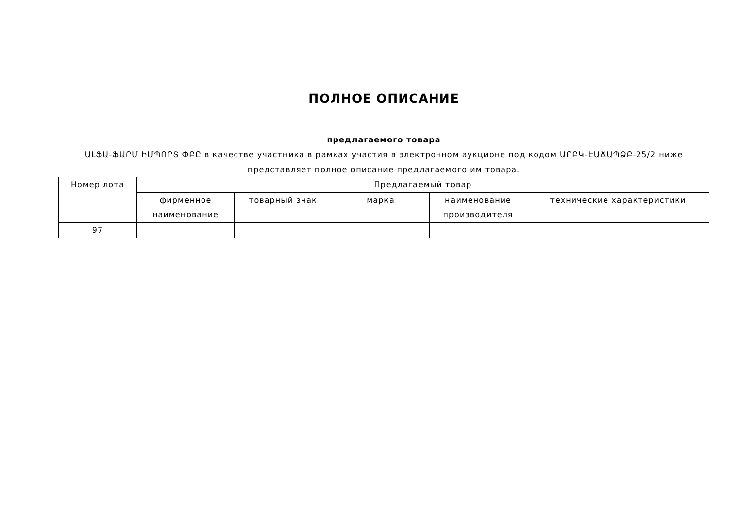ПОЛНОЕ ОПИСАНИЕ
предлагаемого товара
ԱԼՖԱ-ՖԱՐՄ ԻՄՊՈՐՏ ՓԲԸ в качестве участника в рамках участия в электронном аукционе под кодом ԱՐԲԿ-ԷԱՃԱՊՁԲ-25/2 ниже представляет полное описание предлагаемого им товара.
| Номер лота | Предлагаемый товар | | | | |
| --- | --- | --- | --- | --- | --- |
| | фирменное наименование | товарный знак | марка | наименование производителя | технические характеристики |
| 97 | | | | | |